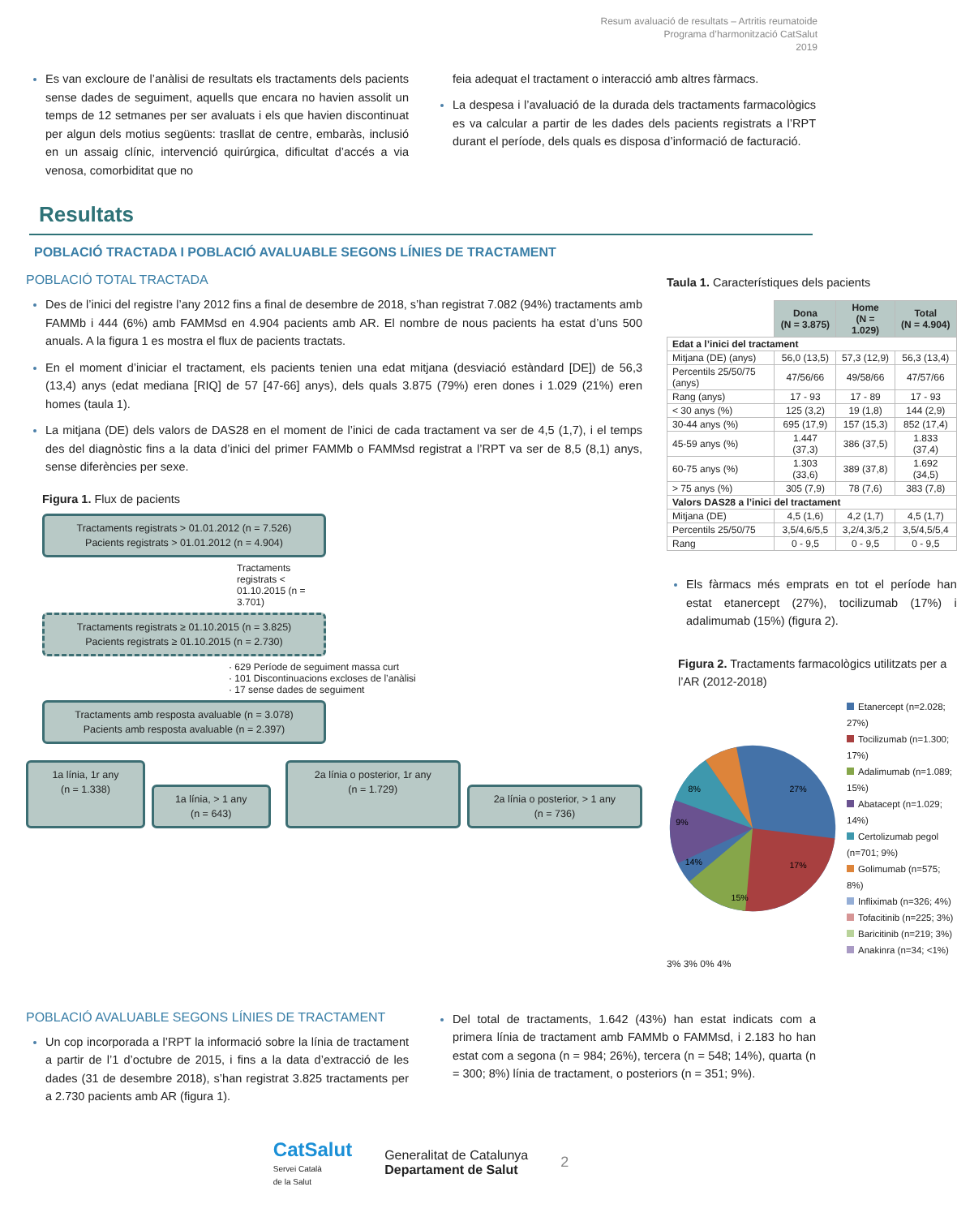Resum avaluació de resultats – Artritis reumatoide
Programa d’harmonització CatSalut
2019
Es van excloure de l’anàlisi de resultats els tractaments dels pacients sense dades de seguiment, aquells que encara no havien assolit un temps de 12 setmanes per ser avaluats i els que havien discontinuat per algun dels motius següents: trasllat de centre, embaràs, inclusió en un assaig clínic, intervenció quirúrgica, dificultat d’accés a via venosa, comorbiditat que no
feia adequat el tractament o interacció amb altres fàrmacs.
La despesa i l’avaluació de la durada dels tractaments farmacològics es va calcular a partir de les dades dels pacients registrats a l’RPT durant el període, dels quals es disposa d’informació de facturació.
Resultats
POBLACIÓ TRACTADA I POBLACIÓ AVALUABLE SEGONS LÍNIES DE TRACTAMENT
POBLACIÓ TOTAL TRACTADA
Des de l’inici del registre l’any 2012 fins a final de desembre de 2018, s’han registrat 7.082 (94%) tractaments amb FAMMb i 444 (6%) amb FAMMsd en 4.904 pacients amb AR. El nombre de nous pacients ha estat d’uns 500 anuals. A la figura 1 es mostra el flux de pacients tractats.
En el moment d’iniciar el tractament, els pacients tenien una edat mitjana (desviació estàndard [DE]) de 56,3 (13,4) anys (edat mediana [RIQ] de 57 [47-66] anys), dels quals 3.875 (79%) eren dones i 1.029 (21%) eren homes (taula 1).
La mitjana (DE) dels valors de DAS28 en el moment de l’inici de cada tractament va ser de 4,5 (1,7), i el temps des del diagnòstic fins a la data d’inici del primer FAMMb o FAMMsd registrat a l’RPT va ser de 8,5 (8,1) anys, sense diferències per sexe.
Figura 1. Flux de pacients
Tractaments registrats > 01.01.2012 (n = 7.526)
Pacients registrats > 01.01.2012 (n = 4.904)
Tractaments registrats < 01.10.2015 (n = 3.701)
Tractaments registrats ≥ 01.10.2015 (n = 3.825)
Pacients registrats ≥ 01.10.2015 (n = 2.730)
· 629 Període de seguiment massa curt
· 101 Discontinuacions excloses de l’anàlisi
· 17 sense dades de seguiment
Tractaments amb resposta avaluable (n = 3.078)
Pacients amb resposta avaluable (n = 2.397)
1a línia, 1r any
(n = 1.338)
1a línia, > 1 any
(n = 643)
2a línia o posterior, 1r any
(n = 1.729)
2a línia o posterior, > 1 any
(n = 736)
Taula 1. Característiques dels pacients
| | Dona (N = 3.875) | Home (N = 1.029) | Total (N = 4.904) |
| --- | --- | --- | --- |
| Edat a l’inici del tractament | | | |
| Mitjana (DE) (anys) | 56,0 (13,5) | 57,3 (12,9) | 56,3 (13,4) |
| Percentils 25/50/75 (anys) | 47/56/66 | 49/58/66 | 47/57/66 |
| Rang (anys) | 17 - 93 | 17 - 89 | 17 - 93 |
| < 30 anys (%) | 125 (3,2) | 19 (1,8) | 144 (2,9) |
| 30-44 anys (%) | 695 (17,9) | 157 (15,3) | 852 (17,4) |
| 45-59 anys (%) | 1.447 (37,3) | 386 (37,5) | 1.833 (37,4) |
| 60-75 anys (%) | 1.303 (33,6) | 389 (37,8) | 1.692 (34,5) |
| > 75 anys (%) | 305 (7,9) | 78 (7,6) | 383 (7,8) |
| Valors DAS28 a l’inici del tractament | | | |
| Mitjana (DE) | 4,5 (1,6) | 4,2 (1,7) | 4,5 (1,7) |
| Percentils 25/50/75 | 3,5/4,6/5,5 | 3,2/4,3/5,2 | 3,5/4,5/5,4 |
| Rang | 0 - 9,5 | 0 - 9,5 | 0 - 9,5 |
Els fàrmacs més emprats en tot el període han estat etanercept (27%), tocilizumab (17%) i adalimumab (15%) (figura 2).
Figura 2. Tractaments farmacològics utilitzats per a l’AR (2012-2018)
27%
17%
15%
14%
9%
8%
Etanercept (n=2.028; 27%)
Tocilizumab (n=1.300; 17%)
Adalimumab (n=1.089; 15%)
Abatacept (n=1.029; 14%)
Certolizumab pegol (n=701; 9%)
Golimumab (n=575; 8%)
Infliximab (n=326; 4%)
Tofacitinib (n=225; 3%)
Baricitinib (n=219; 3%)
Anakinra (n=34; <1%)
3% 3% 0% 4%
POBLACIÓ AVALUABLE SEGONS LÍNIES DE TRACTAMENT
Un cop incorporada a l’RPT la informació sobre la línia de tractament a partir de l’1 d’octubre de 2015, i fins a la data d’extracció de les dades (31 de desembre 2018), s’han registrat 3.825 tractaments per a 2.730 pacients amb AR (figura 1).
Del total de tractaments, 1.642 (43%) han estat indicats com a primera línia de tractament amb FAMMb o FAMMsd, i 2.183 ho han estat com a segona (n = 984; 26%), tercera (n = 548; 14%), quarta (n = 300; 8%) línia de tractament, o posteriors (n = 351; 9%).
CatSalut
Servei Català
de la Salut
Generalitat de Catalunya
Departament de Salut
2